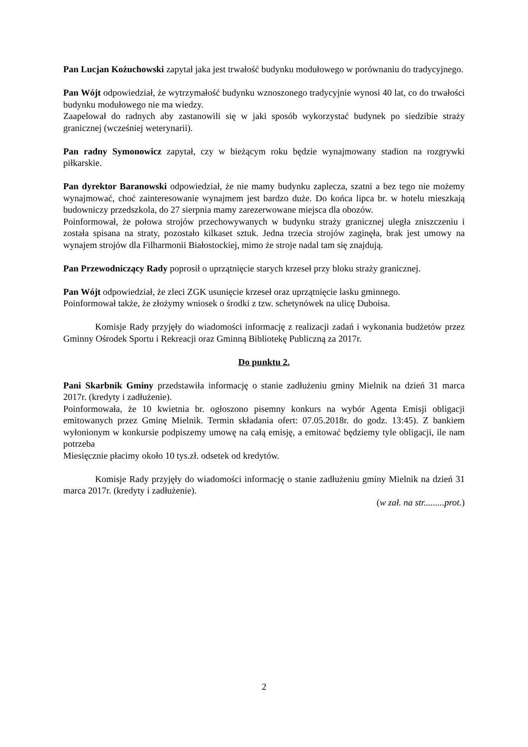Pan Lucjan Kożuchowski zapytał jaka jest trwałość budynku modułowego w porównaniu do tradycyjnego.
Pan Wójt odpowiedział, że wytrzymałość budynku wznoszonego tradycyjnie wynosi 40 lat, co do trwałości budynku modułowego nie ma wiedzy.
Zaapelował do radnych aby zastanowili się w jaki sposób wykorzystać budynek po siedzibie straży granicznej (wcześniej weterynarii).
Pan radny Symonowicz zapytał, czy w bieżącym roku będzie wynajmowany stadion na rozgrywki piłkarskie.
Pan dyrektor Baranowski odpowiedział, że nie mamy budynku zaplecza, szatni a bez tego nie możemy wynajmować, choć zainteresowanie wynajmem jest bardzo duże. Do końca lipca br. w hotelu mieszkają budowniczy przedszkola, do 27 sierpnia mamy zarezerwowane miejsca dla obozów.
Poinformował, że połowa strojów przechowywanych w budynku straży granicznej uległa zniszczeniu i została spisana na straty, pozostało kilkaset sztuk. Jedna trzecia strojów zaginęła, brak jest umowy na wynajem strojów dla Filharmonii Białostockiej, mimo że stroje nadal tam się znajdują.
Pan Przewodniczący Rady poprosił o uprzątnięcie starych krzeseł przy bloku straży granicznej.
Pan Wójt odpowiedział, że zleci ZGK usunięcie krzeseł oraz uprzątnięcie lasku gminnego.
Poinformował także, że złożymy wniosek o środki z tzw. schetynówek na ulicę Duboisa.
Komisje Rady przyjęły do wiadomości informację z realizacji zadań i wykonania budżetów przez Gminny Ośrodek Sportu i Rekreacji oraz Gminną Bibliotekę Publiczną za 2017r.
Do punktu 2.
Pani Skarbnik Gminy przedstawiła informację o stanie zadłużeniu gminy Mielnik na dzień 31 marca 2017r. (kredyty i zadłużenie).
Poinformowała, że 10 kwietnia br. ogłoszono pisemny konkurs na wybór Agenta Emisji obligacji emitowanych przez Gminę Mielnik. Termin składania ofert: 07.05.2018r. do godz. 13:45). Z bankiem wyłonionym w konkursie podpiszemy umowę na całą emisję, a emitować będziemy tyle obligacji, ile nam potrzeba
Miesięcznie płacimy około 10 tys.zł. odsetek od kredytów.
Komisje Rady przyjęły do wiadomości informację o stanie zadłużeniu gminy Mielnik na dzień 31 marca 2017r. (kredyty i zadłużenie).
(w zał. na str.........prot.)
2